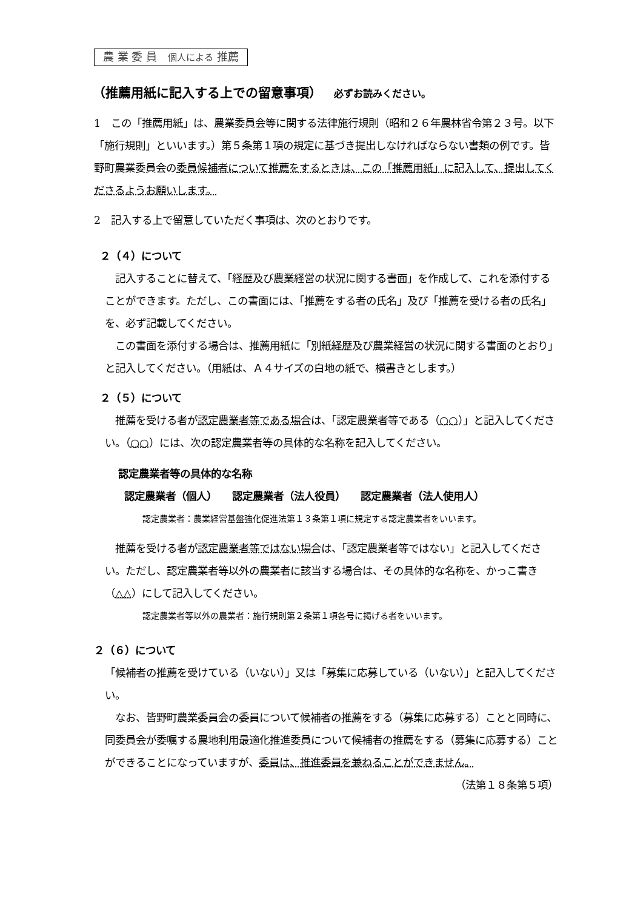農 業 委 員　個人による 推薦
（推薦用紙に記入する上での留意事項） 必ずお読みください。
1　この「推薦用紙」は、農業委員会等に関する法律施行規則（昭和２６年農林省令第２３号。以下「施行規則」といいます。）第５条第１項の規定に基づき提出しなければならない書類の例です。皆野町農業委員会の委員候補者について推薦をするときは、この「推薦用紙」に記入して、提出してくださるようお願いします。
2　記入する上で留意していただく事項は、次のとおりです。
２（４）について
　記入することに替えて、「経歴及び農業経営の状況に関する書面」を作成して、これを添付することができます。ただし、この書面には、「推薦をする者の氏名」及び「推薦を受ける者の氏名」を、必ず記載してください。
　この書面を添付する場合は、推薦用紙に「別紙経歴及び農業経営の状況に関する書面のとおり」と記入してください。（用紙は、Ａ４サイズの白地の紙で、横書きとします。）
２（５）について
　推薦を受ける者が認定農業者等である場合は、「認定農業者等である（○○）」と記入してください。（○○）には、次の認定農業者等の具体的な名称を記入してください。
認定農業者等の具体的な名称
認定農業者（個人）　　認定農業者（法人役員）　　認定農業者（法人使用人）
認定農業者：農業経営基盤強化促進法第１３条第１項に規定する認定農業者をいいます。
　推薦を受ける者が認定農業者等ではない場合は、「認定農業者等ではない」と記入してください。ただし、認定農業者等以外の農業者に該当する場合は、その具体的な名称を、かっこ書き（△△）にして記入してください。
認定農業者等以外の農業者：施行規則第２条第１項各号に掲げる者をいいます。
２（６）について
「候補者の推薦を受けている（いない）」又は「募集に応募している（いない）」と記入してください。
　なお、皆野町農業委員会の委員について候補者の推薦をする（募集に応募する）ことと同時に、同委員会が委嘱する農地利用最適化推進委員について候補者の推薦をする（募集に応募する）ことができることになっていますが、委員は、推進委員を兼ねることができません。 （法第１８条第５項）